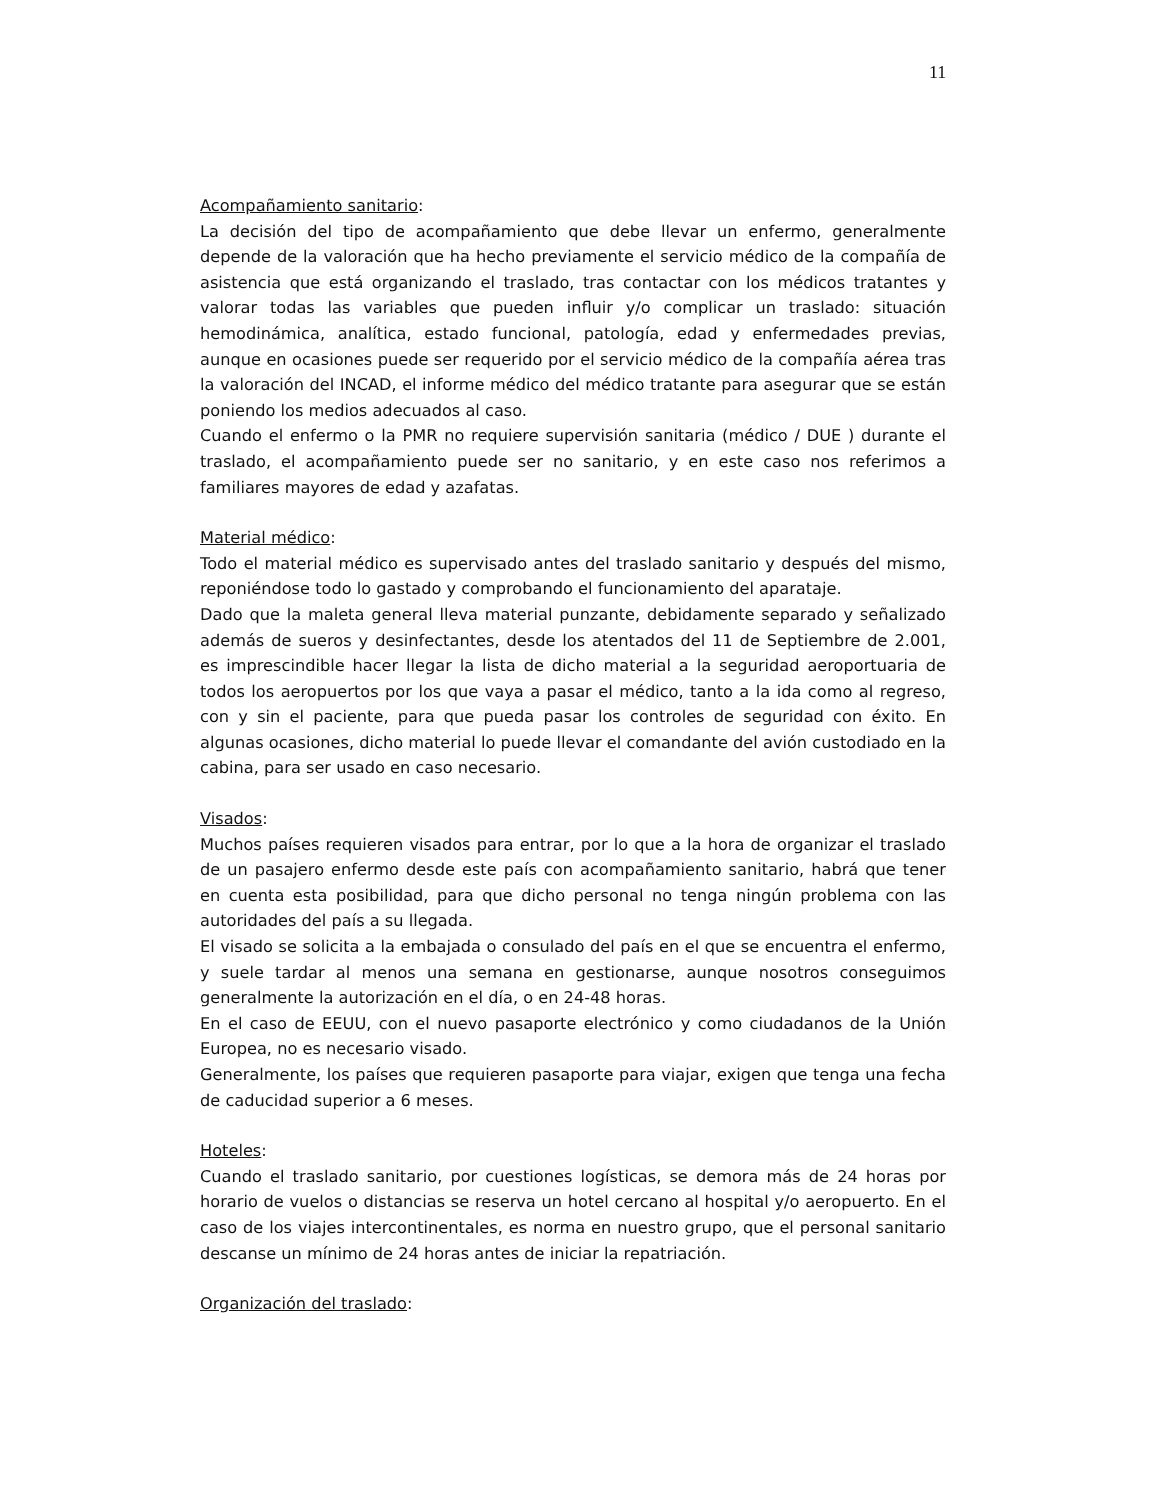11
Acompañamiento sanitario:
La decisión del tipo de acompañamiento que debe llevar un enfermo, generalmente depende de la valoración que ha hecho previamente el servicio médico de la compañía de asistencia que está organizando el traslado, tras contactar con los médicos tratantes y valorar todas las variables que pueden influir y/o complicar un traslado: situación hemodinámica, analítica, estado funcional, patología, edad y enfermedades previas, aunque en ocasiones puede ser requerido por el servicio médico de la compañía aérea tras la valoración del INCAD, el informe médico del médico tratante para asegurar que se están poniendo los medios adecuados al caso.
Cuando el enfermo o la PMR no requiere supervisión sanitaria (médico / DUE ) durante el traslado, el acompañamiento puede ser no sanitario, y en este caso nos referimos a familiares mayores de edad y azafatas.
Material médico:
Todo el material médico es supervisado antes del traslado sanitario y después del mismo, reponiéndose todo lo gastado y comprobando el funcionamiento del aparataje.
Dado que la maleta general lleva material punzante, debidamente separado y señalizado además de sueros y desinfectantes, desde los atentados del 11 de Septiembre de 2.001, es imprescindible hacer llegar la lista de dicho material a la seguridad aeroportuaria de todos los aeropuertos por los que vaya a pasar el médico, tanto a la ida como al regreso, con y sin el paciente, para que pueda pasar los controles de seguridad con éxito. En algunas ocasiones, dicho material lo puede llevar el comandante del avión custodiado en la cabina, para ser usado en caso necesario.
Visados:
Muchos países requieren visados para entrar, por lo que a la hora de organizar el traslado de un pasajero enfermo desde este país con acompañamiento sanitario, habrá que tener en cuenta esta posibilidad, para que dicho personal no tenga ningún problema con las autoridades del país a su llegada.
El visado se solicita a la embajada o consulado del país en el que se encuentra el enfermo, y suele tardar al menos una semana en gestionarse, aunque nosotros conseguimos generalmente la autorización en el día, o en 24-48 horas.
En el caso de EEUU, con el nuevo pasaporte electrónico y como ciudadanos de la Unión Europea, no es necesario visado.
Generalmente, los países que requieren pasaporte para viajar, exigen que tenga una fecha de caducidad superior a 6 meses.
Hoteles:
Cuando el traslado sanitario, por cuestiones logísticas, se demora más de 24 horas por horario de vuelos o distancias se reserva un hotel cercano al hospital y/o aeropuerto. En el caso de los viajes intercontinentales, es norma en nuestro grupo, que el personal sanitario descanse un mínimo de 24 horas antes de iniciar la repatriación.
Organización del traslado: